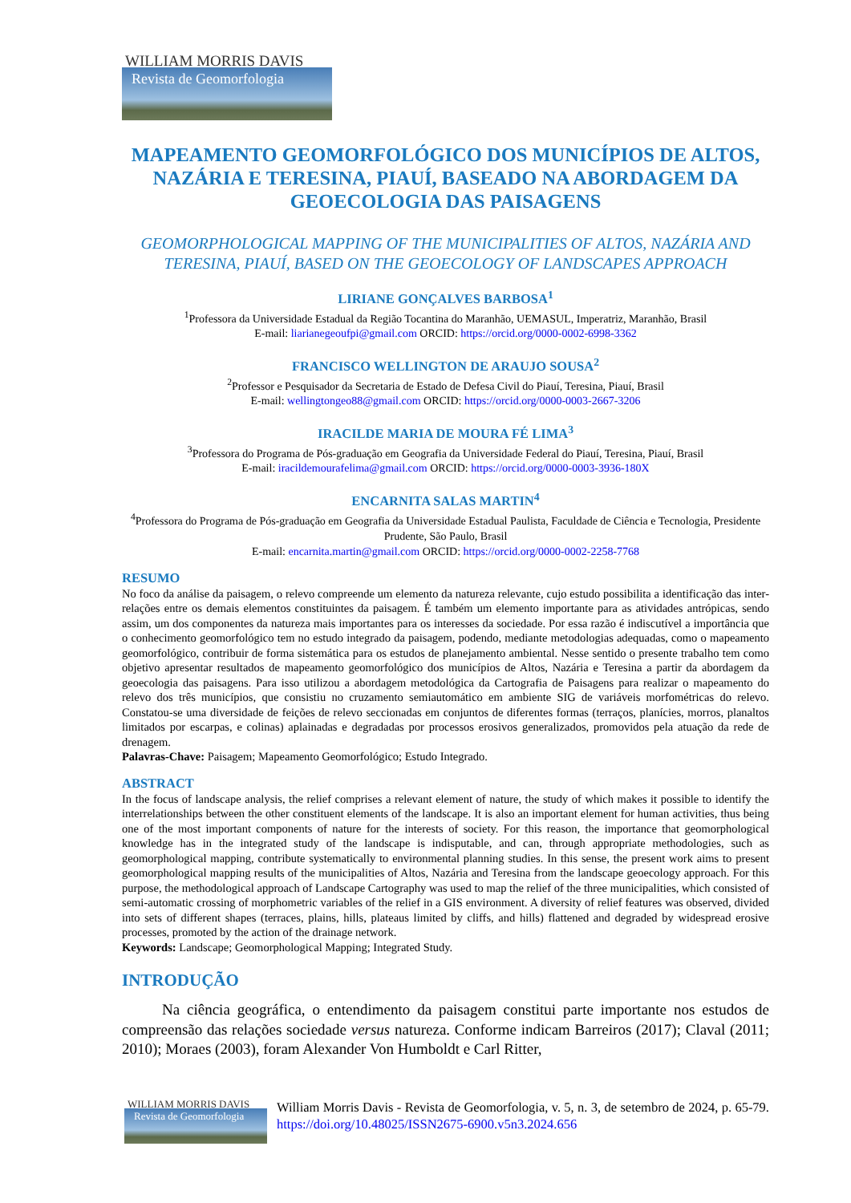WILLIAM MORRIS DAVIS
Revista de Geomorfologia
MAPEAMENTO GEOMORFOLÓGICO DOS MUNICÍPIOS DE ALTOS, NAZÁRIA E TERESINA, PIAUÍ, BASEADO NA ABORDAGEM DA GEOECOLOGIA DAS PAISAGENS
GEOMORPHOLOGICAL MAPPING OF THE MUNICIPALITIES OF ALTOS, NAZÁRIA AND TERESINA, PIAUÍ, BASED ON THE GEOECOLOGY OF LANDSCAPES APPROACH
LIRIANE GONÇALVES BARBOSA<sup>1</sup>
<sup>1</sup> Professora da Universidade Estadual da Região Tocantina do Maranhão, UEMASUL, Imperatriz, Maranhão, Brasil
E-mail: liarianegeoufpi@gmail.com ORCID: https://orcid.org/0000-0002-6998-3362
FRANCISCO WELLINGTON DE ARAUJO SOUSA<sup>2</sup>
<sup>2</sup> Professor e Pesquisador da Secretaria de Estado de Defesa Civil do Piauí, Teresina, Piauí, Brasil
E-mail: wellingtongeo88@gmail.com ORCID: https://orcid.org/0000-0003-2667-3206
IRACILDE MARIA DE MOURA FÉ LIMA<sup>3</sup>
<sup>3</sup> Professora do Programa de Pós-graduação em Geografia da Universidade Federal do Piauí, Teresina, Piauí, Brasil
E-mail: iracildemourafelima@gmail.com ORCID: https://orcid.org/0000-0003-3936-180X
ENCARNITA SALAS MARTIN<sup>4</sup>
<sup>4</sup> Professora do Programa de Pós-graduação em Geografia da Universidade Estadual Paulista, Faculdade de Ciência e Tecnologia, Presidente Prudente, São Paulo, Brasil
E-mail: encarnita.martin@gmail.com ORCID: https://orcid.org/0000-0002-2258-7768
RESUMO
No foco da análise da paisagem, o relevo compreende um elemento da natureza relevante, cujo estudo possibilita a identificação das inter-relações entre os demais elementos constituintes da paisagem. É também um elemento importante para as atividades antrópicas, sendo assim, um dos componentes da natureza mais importantes para os interesses da sociedade. Por essa razão é indiscutível a importância que o conhecimento geomorfológico tem no estudo integrado da paisagem, podendo, mediante metodologias adequadas, como o mapeamento geomorfológico, contribuir de forma sistemática para os estudos de planejamento ambiental. Nesse sentido o presente trabalho tem como objetivo apresentar resultados de mapeamento geomorfológico dos municípios de Altos, Nazária e Teresina a partir da abordagem da geoecologia das paisagens. Para isso utilizou a abordagem metodológica da Cartografia de Paisagens para realizar o mapeamento do relevo dos três municípios, que consistiu no cruzamento semiautomático em ambiente SIG de variáveis morfométricas do relevo. Constatou-se uma diversidade de feições de relevo seccionadas em conjuntos de diferentes formas (terraços, planícies, morros, planaltos limitados por escarpas, e colinas) aplainadas e degradadas por processos erosivos generalizados, promovidos pela atuação da rede de drenagem.
Palavras-Chave: Paisagem; Mapeamento Geomorfológico; Estudo Integrado.
ABSTRACT
In the focus of landscape analysis, the relief comprises a relevant element of nature, the study of which makes it possible to identify the interrelationships between the other constituent elements of the landscape. It is also an important element for human activities, thus being one of the most important components of nature for the interests of society. For this reason, the importance that geomorphological knowledge has in the integrated study of the landscape is indisputable, and can, through appropriate methodologies, such as geomorphological mapping, contribute systematically to environmental planning studies. In this sense, the present work aims to present geomorphological mapping results of the municipalities of Altos, Nazária and Teresina from the landscape geoecology approach. For this purpose, the methodological approach of Landscape Cartography was used to map the relief of the three municipalities, which consisted of semi-automatic crossing of morphometric variables of the relief in a GIS environment. A diversity of relief features was observed, divided into sets of different shapes (terraces, plains, hills, plateaus limited by cliffs, and hills) flattened and degraded by widespread erosive processes, promoted by the action of the drainage network.
Keywords: Landscape; Geomorphological Mapping; Integrated Study.
INTRODUÇÃO
Na ciência geográfica, o entendimento da paisagem constitui parte importante nos estudos de compreensão das relações sociedade versus natureza. Conforme indicam Barreiros (2017); Claval (2011; 2010); Moraes (2003), foram Alexander Von Humboldt e Carl Ritter,
WILLIAM MORRIS DAVIS
Revista de Geomorfologia
William Morris Davis - Revista de Geomorfologia, v. 5, n. 3, de setembro de 2024, p. 65-79. https://doi.org/10.48025/ISSN2675-6900.v5n3.2024.656